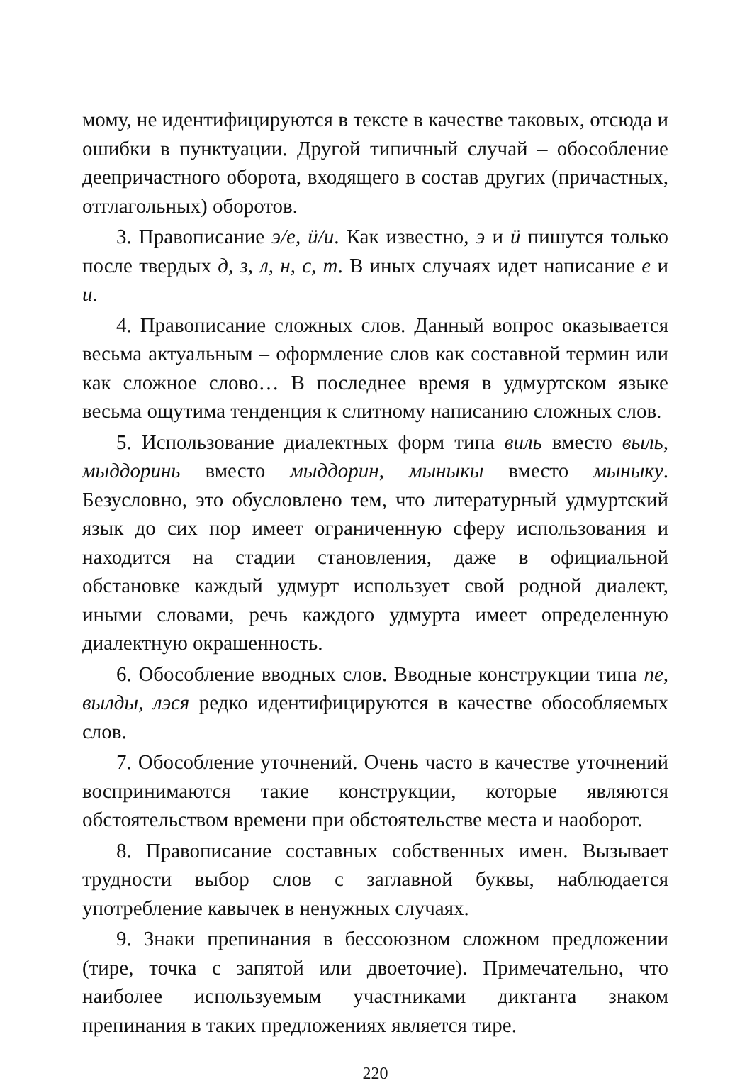мому, не идентифицируются в тексте в качестве таковых, отсюда и ошибки в пунктуации. Другой типичный случай – обособление деепричастного оборота, входящего в состав других (причастных, отглагольных) оборотов.
3. Правописание э/е, ӥ/и. Как известно, э и ӥ пишутся только после твердых д, з, л, н, с, т. В иных случаях идет написание е и и.
4. Правописание сложных слов. Данный вопрос оказывается весьма актуальным – оформление слов как составной термин или как сложное слово… В последнее время в удмуртском языке весьма ощутима тенденция к слитному написанию сложных слов.
5. Использование диалектных форм типа виль вместо выль, мыддоринь вместо мыддорин, мыныкы вместо мыныку. Безусловно, это обусловлено тем, что литературный удмуртский язык до сих пор имеет ограниченную сферу использования и находится на стадии становления, даже в официальной обстановке каждый удмурт использует свой родной диалект, иными словами, речь каждого удмурта имеет определенную диалектную окрашенность.
6. Обособление вводных слов. Вводные конструкции типа пе, вылды, лэся редко идентифицируются в качестве обособляемых слов.
7. Обособление уточнений. Очень часто в качестве уточнений воспринимаются такие конструкции, которые являются обстоятельством времени при обстоятельстве места и наоборот.
8. Правописание составных собственных имен. Вызывает трудности выбор слов с заглавной буквы, наблюдается употребление кавычек в ненужных случаях.
9. Знаки препинания в бессоюзном сложном предложении (тире, точка с запятой или двоеточие). Примечательно, что наиболее используемым участниками диктанта знаком препинания в таких предложениях является тире.
220